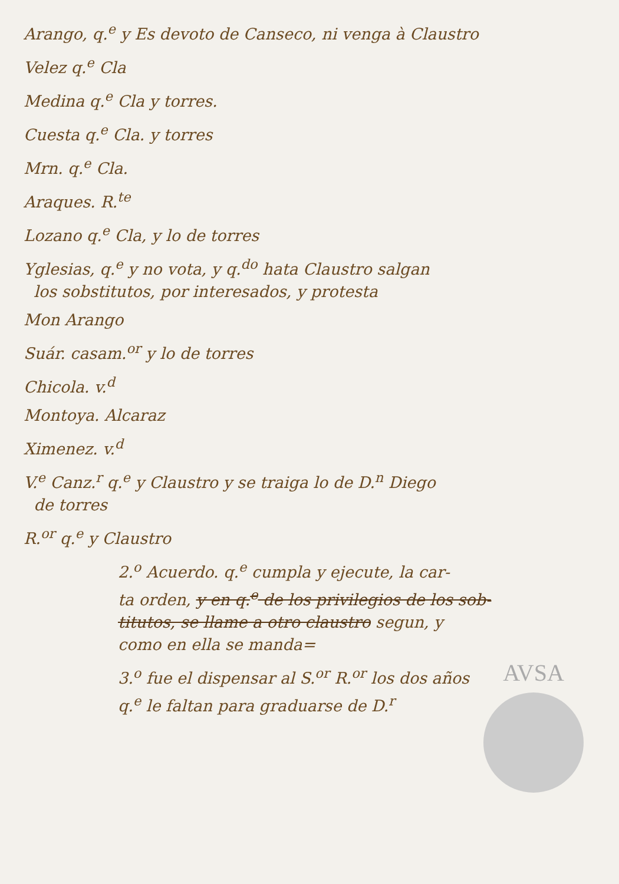Arango, q.<sup>e</sup> y Es devoto de Canseco, ni venga à Claustro
Velez q.<sup>e</sup> Cla
Medina q.<sup>e</sup> Cla y torres.
Cuesta q.<sup>e</sup> Cla. y torres
Mrn. q.<sup>e</sup> Cla.
Araques. R.<sup>te</sup>
Lozano q.<sup>e</sup> Cla, y lo de torres
Yglesias, q.<sup>e</sup> y no vota, y q.<sup>do</sup> hata Claustro salgan
los sobstitutos, por interesados, y protesta
Mon Arango
Suár. casam.<sup>or</sup> y lo de torres
Chicola. v.<sup>d</sup>
Montoya. Alcaraz
Ximenez. v.<sup>d</sup>
V.<sup>e</sup> Canz.<sup>r</sup> q.<sup>e</sup> y Claustro y se traiga lo de D.<sup>n</sup> Diego
de torres
R.<sup>or</sup> q.<sup>e</sup> y Claustro
2.<sup>o</sup> Acuerdo. q.<sup>e</sup> cumpla y ejecute, la car-
ta orden, y en q.<sup>e</sup> de los privilegios de los sob-
titutos, se llame a otro claustro segun, y
como en ella se manda=
3.<sup>o</sup> fue el dispensar al S.<sup>or</sup> R.<sup>or</sup> los dos años
q.<sup>e</sup> le faltan para graduarse de D.<sup>r</sup>
AVSA